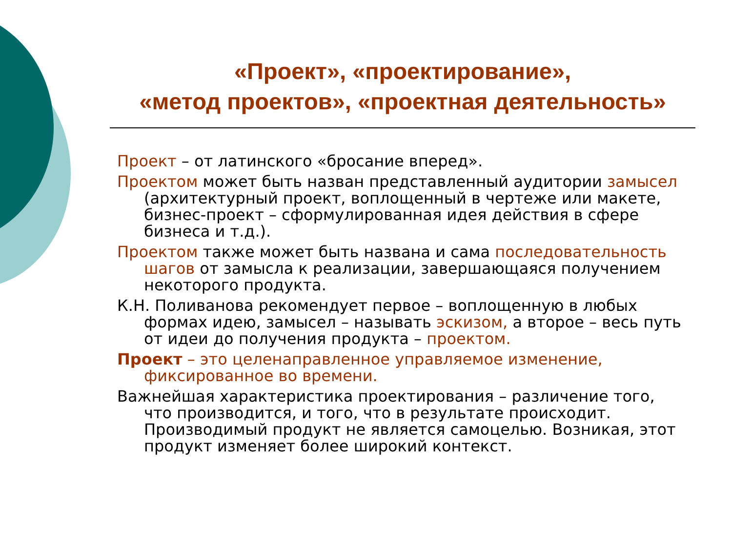«Проект», «проектирование»,
«метод проектов», «проектная деятельность»
Проект – от латинского «бросание вперед».
Проектом может быть назван представленный аудитории замысел (архитектурный проект, воплощенный в чертеже или макете, бизнес-проект – сформулированная идея действия в сфере бизнеса и т.д.).
Проектом также может быть названа и сама последовательность шагов от замысла к реализации, завершающаяся получением некоторого продукта.
К.Н. Поливанова рекомендует первое – воплощенную в любых формах идею, замысел – называть эскизом, а второе – весь путь от идеи до получения продукта – проектом.
Проект – это целенаправленное управляемое изменение, фиксированное во времени.
Важнейшая характеристика проектирования – различение того, что производится, и того, что в результате происходит. Производимый продукт не является самоцелью. Возникая, этот продукт изменяет более широкий контекст.